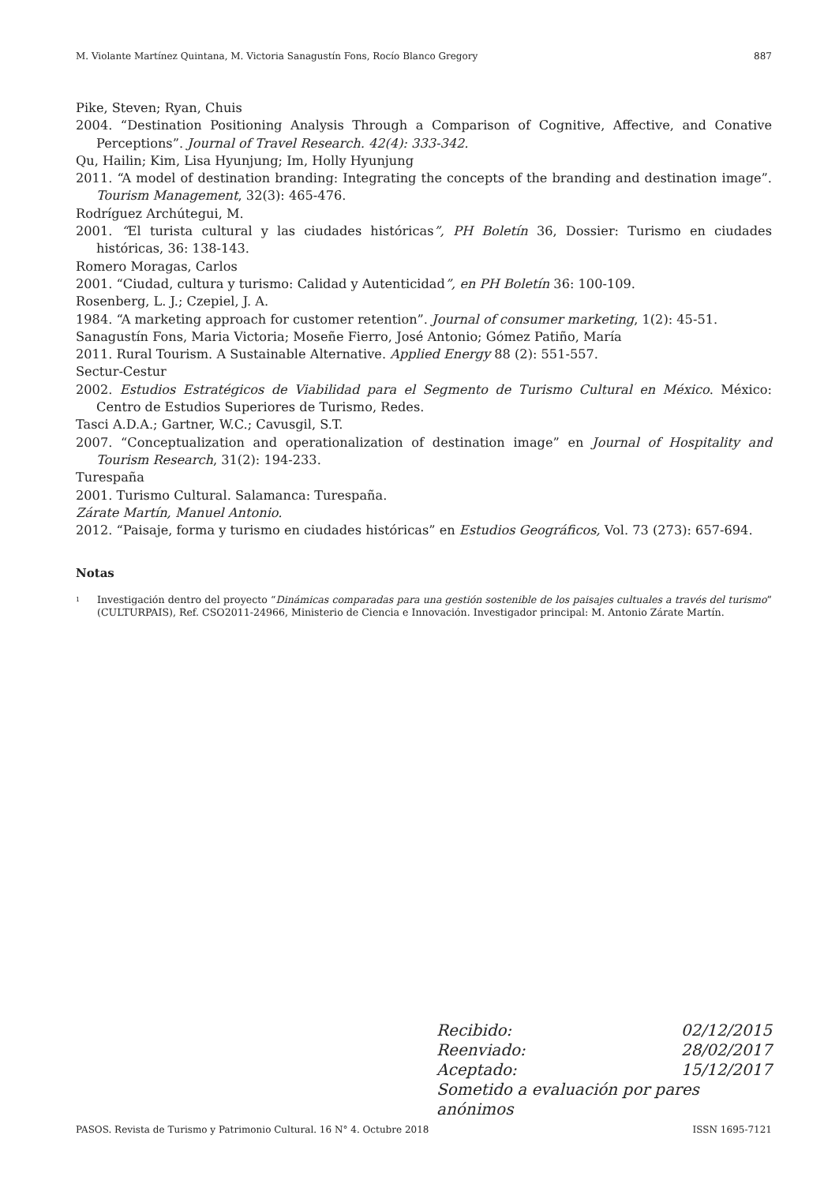M. Violante Martínez Quintana, M. Victoria Sanagustín Fons, Rocío Blanco Gregory 887
Pike, Steven; Ryan, Chuis
2004. “Destination Positioning Analysis Through a Comparison of Cognitive, Affective, and Conative Perceptions”. Journal of Travel Research. 42(4): 333-342.
Qu, Hailin; Kim, Lisa Hyunjung; Im, Holly Hyunjung
2011. “A model of destination branding: Integrating the concepts of the branding and destination image”. Tourism Management, 32(3): 465-476.
Rodríguez Archútegui, M.
2001. “El turista cultural y las ciudades históricas”, PH Boletín 36, Dossier: Turismo en ciudades históricas, 36: 138-143.
Romero Moragas, Carlos
2001. “Ciudad, cultura y turismo: Calidad y Autenticidad”, en PH Boletín 36: 100-109.
Rosenberg, L. J.; Czepiel, J. A.
1984. “A marketing approach for customer retention”. Journal of consumer marketing, 1(2): 45-51.
Sanagustín Fons, Maria Victoria; Moseñe Fierro, José Antonio; Gómez Patiño, María
2011. Rural Tourism. A Sustainable Alternative. Applied Energy 88 (2): 551-557.
Sectur-Cestur
2002. Estudios Estratégicos de Viabilidad para el Segmento de Turismo Cultural en México. México: Centro de Estudios Superiores de Turismo, Redes.
Tasci A.D.A.; Gartner, W.C.; Cavusgil, S.T.
2007. “Conceptualization and operationalization of destination image” en Journal of Hospitality and Tourism Research, 31(2): 194-233.
Turespaña
2001. Turismo Cultural. Salamanca: Turespaña.
Zárate Martín, Manuel Antonio.
2012. “Paisaje, forma y turismo en ciudades históricas” en Estudios Geográficos, Vol. 73 (273): 657-694.
Notas
<sup>1</sup> Investigación dentro del proyecto “Dinámicas comparadas para una gestión sostenible de los paisajes cultuales a través del turismo” (CULTURPAIS), Ref. CSO2011-24966, Ministerio de Ciencia e Innovación. Investigador principal: M. Antonio Zárate Martín.
Recibido: 02/12/2015
Reenviado: 28/02/2017
Aceptado: 15/12/2017
Sometido a evaluación por pares anónimos
PASOS. Revista de Turismo y Patrimonio Cultural. 16 N° 4. Octubre 2018 ISSN 1695-7121